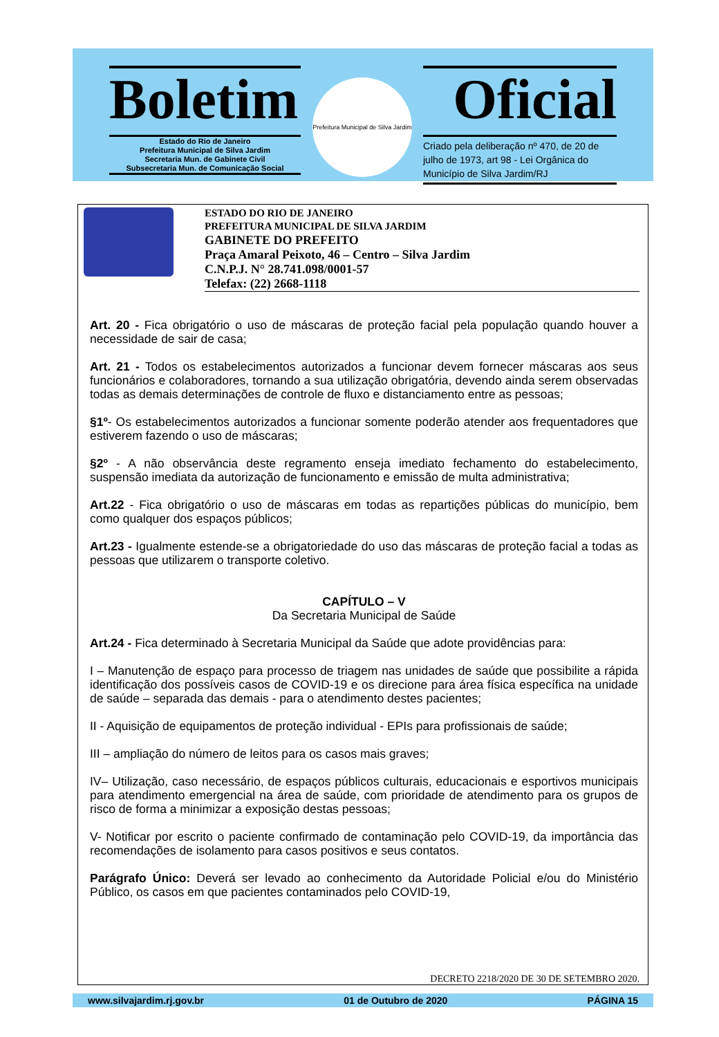Boletim
Estado do Rio de Janeiro
Prefeitura Municipal de Silva Jardim
Secretaria Mun. de Gabinete Civil
Subsecretaria Mun. de Comunicação Social
Prefeitura Municipal de Silva Jardim
Oficial
Criado pela deliberação nº 470, de 20 de julho de 1973, art 98 - Lei Orgânica do Município de Silva Jardim/RJ
ESTADO DO RIO DE JANEIRO
PREFEITURA MUNICIPAL DE SILVA JARDIM
GABINETE DO PREFEITO
Praça Amaral Peixoto, 46 – Centro – Silva Jardim
C.N.P.J. N° 28.741.098/0001-57
Telefax: (22) 2668-1118
Art. 20 - Fica obrigatório o uso de máscaras de proteção facial pela população quando houver a necessidade de sair de casa;
Art. 21 - Todos os estabelecimentos autorizados a funcionar devem fornecer máscaras aos seus funcionários e colaboradores, tornando a sua utilização obrigatória, devendo ainda serem observadas todas as demais determinações de controle de fluxo e distanciamento entre as pessoas;
§1º- Os estabelecimentos autorizados a funcionar somente poderão atender aos frequentadores que estiverem fazendo o uso de máscaras;
§2º - A não observância deste regramento enseja imediato fechamento do estabelecimento, suspensão imediata da autorização de funcionamento e emissão de multa administrativa;
Art.22 - Fica obrigatório o uso de máscaras em todas as repartições públicas do município, bem como qualquer dos espaços públicos;
Art.23 - Igualmente estende-se a obrigatoriedade do uso das máscaras de proteção facial a todas as pessoas que utilizarem o transporte coletivo.
CAPÍTULO – V
Da Secretaria Municipal de Saúde
Art.24 - Fica determinado à Secretaria Municipal da Saúde que adote providências para:
I – Manutenção de espaço para processo de triagem nas unidades de saúde que possibilite a rápida identificação dos possíveis casos de COVID-19 e os direcione para área física específica na unidade de saúde – separada das demais - para o atendimento destes pacientes;
II - Aquisição de equipamentos de proteção individual - EPIs para profissionais de saúde;
III – ampliação do número de leitos para os casos mais graves;
IV– Utilização, caso necessário, de espaços públicos culturais, educacionais e esportivos municipais para atendimento emergencial na área de saúde, com prioridade de atendimento para os grupos de risco de forma a minimizar a exposição destas pessoas;
V- Notificar por escrito o paciente confirmado de contaminação pelo COVID-19, da importância das recomendações de isolamento para casos positivos e seus contatos.
Parágrafo Único: Deverá ser levado ao conhecimento da Autoridade Policial e/ou do Ministério Público, os casos em que pacientes contaminados pelo COVID-19,
DECRETO 2218/2020 DE 30 DE SETEMBRO 2020.
www.silvajardim.rj.gov.br 01 de Outubro de 2020 PÁGINA 15